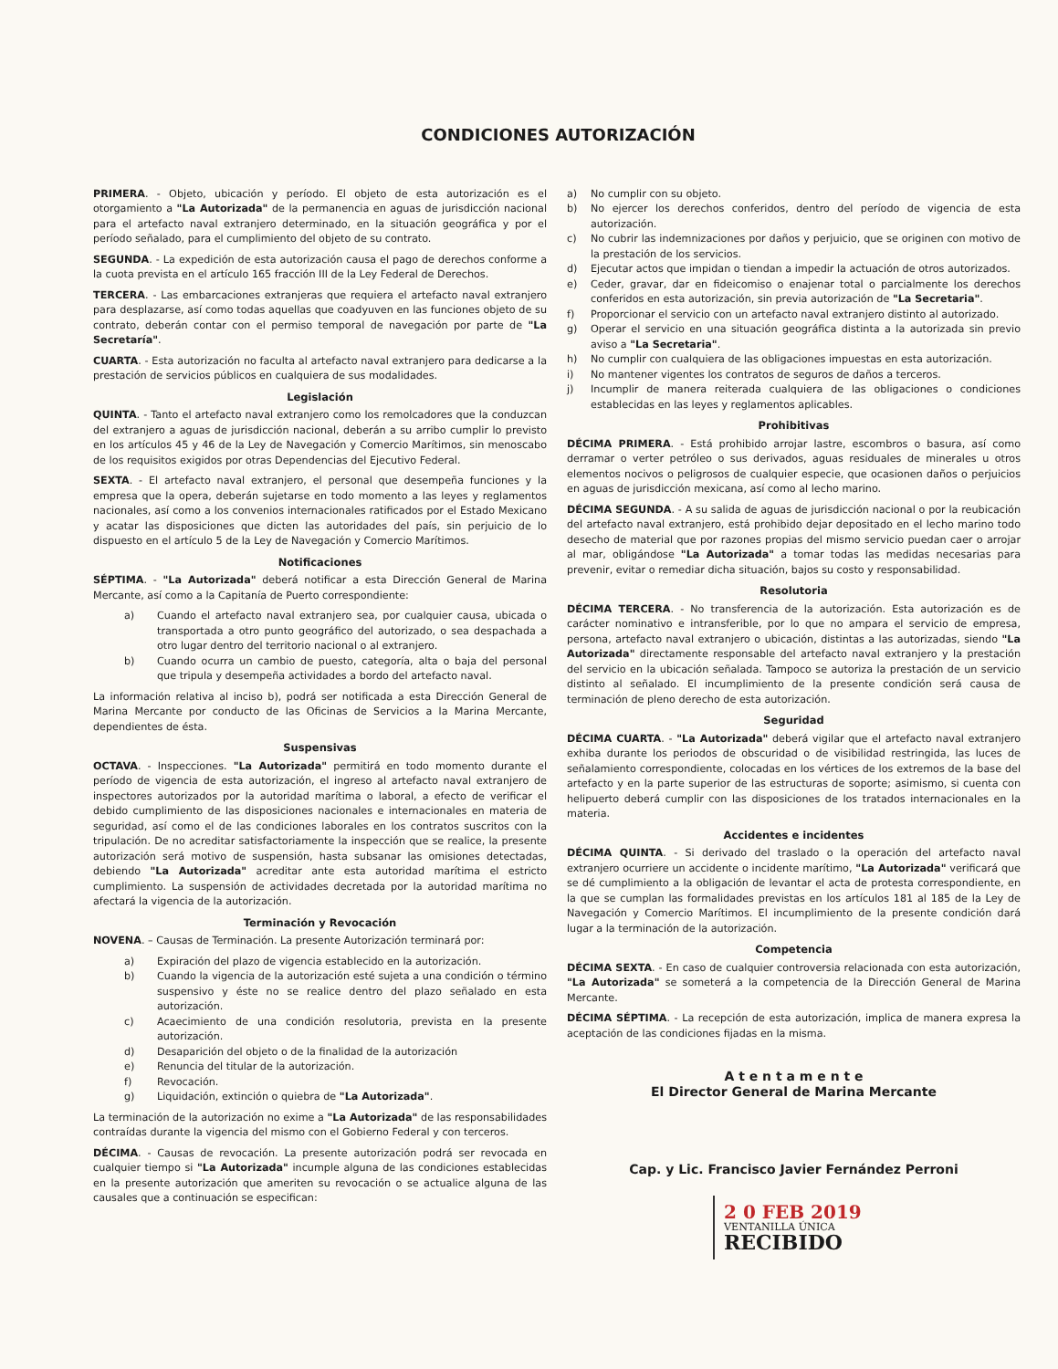CONDICIONES AUTORIZACIÓN
PRIMERA. - Objeto, ubicación y período. El objeto de esta autorización es el otorgamiento a "La Autorizada" de la permanencia en aguas de jurisdicción nacional para el artefacto naval extranjero determinado, en la situación geográfica y por el período señalado, para el cumplimiento del objeto de su contrato.
SEGUNDA. - La expedición de esta autorización causa el pago de derechos conforme a la cuota prevista en el artículo 165 fracción III de la Ley Federal de Derechos.
TERCERA. - Las embarcaciones extranjeras que requiera el artefacto naval extranjero para desplazarse, así como todas aquellas que coadyuven en las funciones objeto de su contrato, deberán contar con el permiso temporal de navegación por parte de "La Secretaría".
CUARTA. - Esta autorización no faculta al artefacto naval extranjero para dedicarse a la prestación de servicios públicos en cualquiera de sus modalidades.
Legislación
QUINTA. - Tanto el artefacto naval extranjero como los remolcadores que la conduzcan del extranjero a aguas de jurisdicción nacional, deberán a su arribo cumplir lo previsto en los artículos 45 y 46 de la Ley de Navegación y Comercio Marítimos, sin menoscabo de los requisitos exigidos por otras Dependencias del Ejecutivo Federal.
SEXTA. - El artefacto naval extranjero, el personal que desempeña funciones y la empresa que la opera, deberán sujetarse en todo momento a las leyes y reglamentos nacionales, así como a los convenios internacionales ratificados por el Estado Mexicano y acatar las disposiciones que dicten las autoridades del país, sin perjuicio de lo dispuesto en el artículo 5 de la Ley de Navegación y Comercio Marítimos.
Notificaciones
SÉPTIMA. - "La Autorizada" deberá notificar a esta Dirección General de Marina Mercante, así como a la Capitanía de Puerto correspondiente:
a) Cuando el artefacto naval extranjero sea, por cualquier causa, ubicada o transportada a otro punto geográfico del autorizado, o sea despachada a otro lugar dentro del territorio nacional o al extranjero.
b) Cuando ocurra un cambio de puesto, categoría, alta o baja del personal que tripula y desempeña actividades a bordo del artefacto naval.
La información relativa al inciso b), podrá ser notificada a esta Dirección General de Marina Mercante por conducto de las Oficinas de Servicios a la Marina Mercante, dependientes de ésta.
Suspensivas
OCTAVA. - Inspecciones. "La Autorizada" permitirá en todo momento durante el período de vigencia de esta autorización, el ingreso al artefacto naval extranjero de inspectores autorizados por la autoridad marítima o laboral, a efecto de verificar el debido cumplimiento de las disposiciones nacionales e internacionales en materia de seguridad, así como el de las condiciones laborales en los contratos suscritos con la tripulación. De no acreditar satisfactoriamente la inspección que se realice, la presente autorización será motivo de suspensión, hasta subsanar las omisiones detectadas, debiendo "La Autorizada" acreditar ante esta autoridad marítima el estricto cumplimiento. La suspensión de actividades decretada por la autoridad marítima no afectará la vigencia de la autorización.
Terminación y Revocación
NOVENA. – Causas de Terminación. La presente Autorización terminará por:
a) Expiración del plazo de vigencia establecido en la autorización.
b) Cuando la vigencia de la autorización esté sujeta a una condición o término suspensivo y éste no se realice dentro del plazo señalado en esta autorización.
c) Acaecimiento de una condición resolutoria, prevista en la presente autorización.
d) Desaparición del objeto o de la finalidad de la autorización
e) Renuncia del titular de la autorización.
f) Revocación.
g) Liquidación, extinción o quiebra de "La Autorizada".
La terminación de la autorización no exime a "La Autorizada" de las responsabilidades contraídas durante la vigencia del mismo con el Gobierno Federal y con terceros.
DÉCIMA. - Causas de revocación. La presente autorización podrá ser revocada en cualquier tiempo si "La Autorizada" incumple alguna de las condiciones establecidas en la presente autorización que ameriten su revocación o se actualice alguna de las causales que a continuación se especifican:
a) No cumplir con su objeto.
b) No ejercer los derechos conferidos, dentro del período de vigencia de esta autorización.
c) No cubrir las indemnizaciones por daños y perjuicio, que se originen con motivo de la prestación de los servicios.
d) Ejecutar actos que impidan o tiendan a impedir la actuación de otros autorizados.
e) Ceder, gravar, dar en fideicomiso o enajenar total o parcialmente los derechos conferidos en esta autorización, sin previa autorización de "La Secretaria".
f) Proporcionar el servicio con un artefacto naval extranjero distinto al autorizado.
g) Operar el servicio en una situación geográfica distinta a la autorizada sin previo aviso a "La Secretaria".
h) No cumplir con cualquiera de las obligaciones impuestas en esta autorización.
i) No mantener vigentes los contratos de seguros de daños a terceros.
j) Incumplir de manera reiterada cualquiera de las obligaciones o condiciones establecidas en las leyes y reglamentos aplicables.
Prohibitivas
DÉCIMA PRIMERA. - Está prohibido arrojar lastre, escombros o basura, así como derramar o verter petróleo o sus derivados, aguas residuales de minerales u otros elementos nocivos o peligrosos de cualquier especie, que ocasionen daños o perjuicios en aguas de jurisdicción mexicana, así como al lecho marino.
DÉCIMA SEGUNDA. - A su salida de aguas de jurisdicción nacional o por la reubicación del artefacto naval extranjero, está prohibido dejar depositado en el lecho marino todo desecho de material que por razones propias del mismo servicio puedan caer o arrojar al mar, obligándose "La Autorizada" a tomar todas las medidas necesarias para prevenir, evitar o remediar dicha situación, bajos su costo y responsabilidad.
Resolutoria
DÉCIMA TERCERA. - No transferencia de la autorización. Esta autorización es de carácter nominativo e intransferible, por lo que no ampara el servicio de empresa, persona, artefacto naval extranjero o ubicación, distintas a las autorizadas, siendo "La Autorizada" directamente responsable del artefacto naval extranjero y la prestación del servicio en la ubicación señalada. Tampoco se autoriza la prestación de un servicio distinto al señalado. El incumplimiento de la presente condición será causa de terminación de pleno derecho de esta autorización.
Seguridad
DÉCIMA CUARTA. - "La Autorizada" deberá vigilar que el artefacto naval extranjero exhiba durante los periodos de obscuridad o de visibilidad restringida, las luces de señalamiento correspondiente, colocadas en los vértices de los extremos de la base del artefacto y en la parte superior de las estructuras de soporte; asimismo, si cuenta con helipuerto deberá cumplir con las disposiciones de los tratados internacionales en la materia.
Accidentes e incidentes
DÉCIMA QUINTA. - Si derivado del traslado o la operación del artefacto naval extranjero ocurriere un accidente o incidente marítimo, "La Autorizada" verificará que se dé cumplimiento a la obligación de levantar el acta de protesta correspondiente, en la que se cumplan las formalidades previstas en los artículos 181 al 185 de la Ley de Navegación y Comercio Marítimos. El incumplimiento de la presente condición dará lugar a la terminación de la autorización.
Competencia
DÉCIMA SEXTA. - En caso de cualquier controversia relacionada con esta autorización, "La Autorizada" se someterá a la competencia de la Dirección General de Marina Mercante.
DÉCIMA SÉPTIMA. - La recepción de esta autorización, implica de manera expresa la aceptación de las condiciones fijadas en la misma.
A t e n t a m e n t e
El Director General de Marina Mercante
Cap. y Lic. Francisco Javier Fernández Perroni
2 0 FEB 2019
VENTANILLA ÚNICA
RECIBIDO